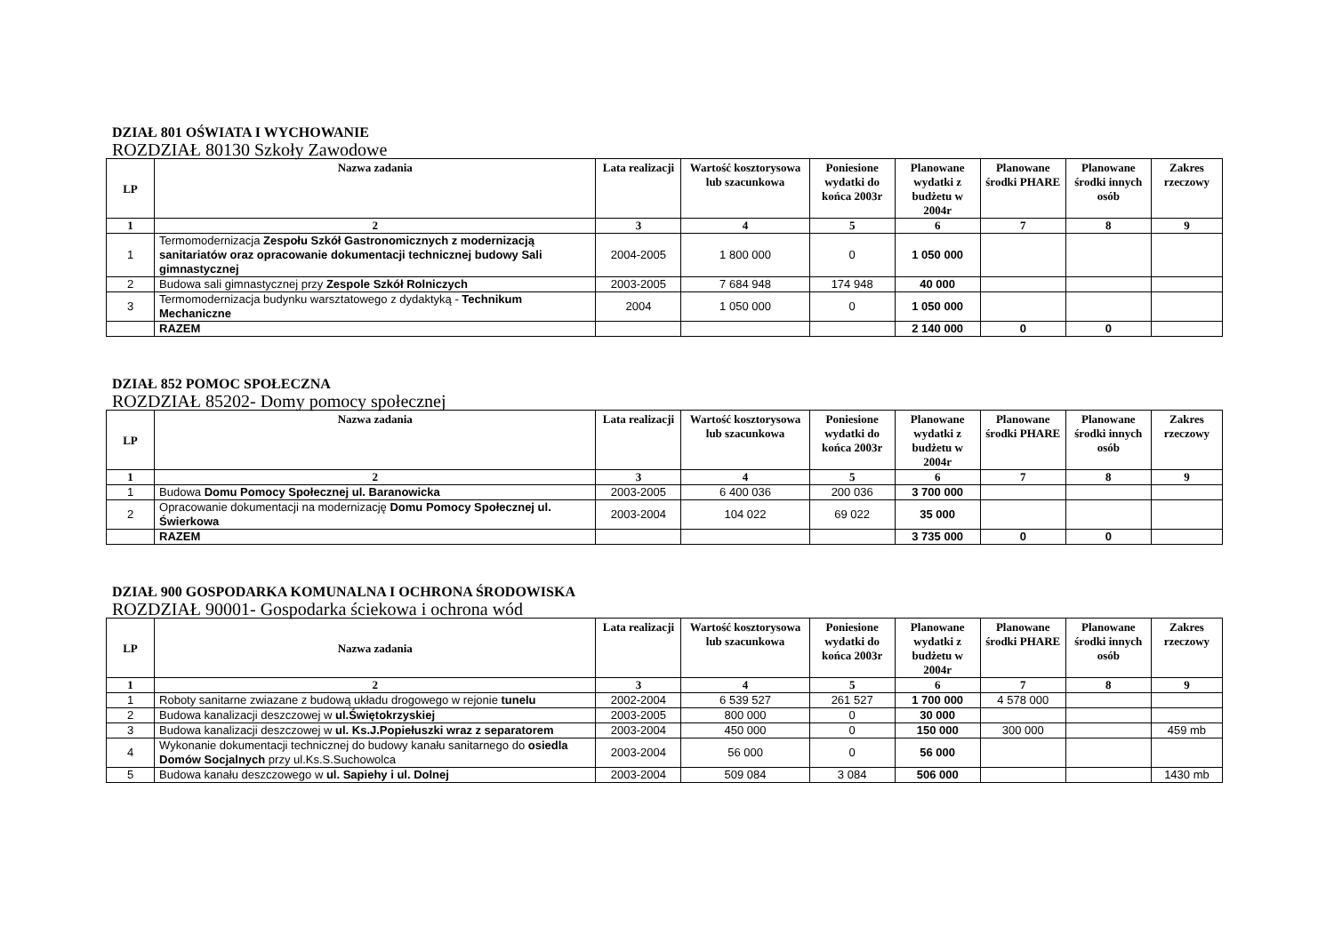DZIAŁ 801 OŚWIATA I WYCHOWANIE
ROZDZIAŁ 80130 Szkoły Zawodowe
| LP | Nazwa zadania | Lata realizacji | Wartość kosztorysowa lub szacunkowa | Poniesione wydatki do końca 2003r | Planowane wydatki z budżetu w 2004r | Planowane środki PHARE | Planowane środki innych osób | Zakres rzeczowy |
| --- | --- | --- | --- | --- | --- | --- | --- | --- |
| 1 | 2 | 3 | 4 | 5 | 6 | 7 | 8 | 9 |
| 1 | Termomodernizacja Zespołu Szkół Gastronomicznych z modernizacją sanitariatów oraz opracowanie dokumentacji technicznej budowy Sali gimnastycznej | 2004-2005 | 1 800 000 | 0 | 1 050 000 | | | |
| 2 | Budowa sali gimnastycznej przy Zespole Szkół Rolniczych | 2003-2005 | 7 684 948 | 174 948 | 40 000 | | | |
| 3 | Termomodernizacja budynku warsztatowego z dydaktyką - Technikum Mechaniczne | 2004 | 1 050 000 | 0 | 1 050 000 | | | |
| | RAZEM | | | | 2 140 000 | 0 | 0 | |
DZIAŁ 852 POMOC SPOŁECZNA
ROZDZIAŁ 85202- Domy pomocy społecznej
| LP | Nazwa zadania | Lata realizacji | Wartość kosztorysowa lub szacunkowa | Poniesione wydatki do końca 2003r | Planowane wydatki z budżetu w 2004r | Planowane środki PHARE | Planowane środki innych osób | Zakres rzeczowy |
| --- | --- | --- | --- | --- | --- | --- | --- | --- |
| 1 | 2 | 3 | 4 | 5 | 6 | 7 | 8 | 9 |
| 1 | Budowa Domu Pomocy Społecznej ul. Baranowicka | 2003-2005 | 6 400 036 | 200 036 | 3 700 000 | | | |
| 2 | Opracowanie dokumentacji na modernizację Domu Pomocy Społecznej ul. Świerkowa | 2003-2004 | 104 022 | 69 022 | 35 000 | | | |
| | RAZEM | | | | 3 735 000 | 0 | 0 | |
DZIAŁ 900 GOSPODARKA KOMUNALNA I OCHRONA ŚRODOWISKA
ROZDZIAŁ 90001- Gospodarka ściekowa i ochrona wód
| LP | Nazwa zadania | Lata realizacji | Wartość kosztorysowa lub szacunkowa | Poniesione wydatki do końca 2003r | Planowane wydatki z budżetu w 2004r | Planowane środki PHARE | Planowane środki innych osób | Zakres rzeczowy |
| --- | --- | --- | --- | --- | --- | --- | --- | --- |
| 1 | 2 | 3 | 4 | 5 | 6 | 7 | 8 | 9 |
| 1 | Roboty sanitarne zwiazane z budową układu drogowego w rejonie tunelu | 2002-2004 | 6 539 527 | 261 527 | 1 700 000 | 4 578 000 | | |
| 2 | Budowa kanalizacji deszczowej w ul.Świętokrzyskiej | 2003-2005 | 800 000 | 0 | 30 000 | | | |
| 3 | Budowa kanalizacji deszczowej w ul. Ks.J.Popiełuszki wraz z separatorem | 2003-2004 | 450 000 | 0 | 150 000 | 300 000 | | 459 mb |
| 4 | Wykonanie dokumentacji technicznej do budowy kanału sanitarnego do osiedla Domów Socjalnych przy ul.Ks.S.Suchowolca | 2003-2004 | 56 000 | 0 | 56 000 | | | |
| 5 | Budowa kanału deszczowego w ul. Sapiehy i ul. Dolnej | 2003-2004 | 509 084 | 3 084 | 506 000 | | | 1430 mb |